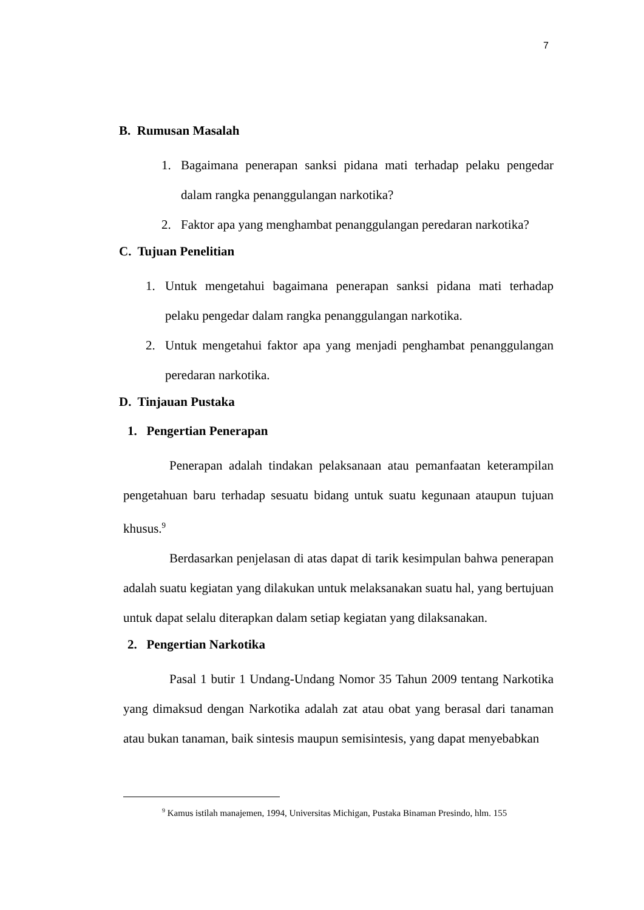7
B. Rumusan Masalah
1. Bagaimana penerapan sanksi pidana mati terhadap pelaku pengedar dalam rangka penanggulangan narkotika?
2. Faktor apa yang menghambat penanggulangan peredaran narkotika?
C. Tujuan Penelitian
1. Untuk mengetahui bagaimana penerapan sanksi pidana mati terhadap pelaku pengedar dalam rangka penanggulangan narkotika.
2. Untuk mengetahui faktor apa yang menjadi penghambat penanggulangan peredaran narkotika.
D. Tinjauan Pustaka
1. Pengertian Penerapan
Penerapan adalah tindakan pelaksanaan atau pemanfaatan keterampilan pengetahuan baru terhadap sesuatu bidang untuk suatu kegunaan ataupun tujuan khusus.<sup>9</sup>
Berdasarkan penjelasan di atas dapat di tarik kesimpulan bahwa penerapan adalah suatu kegiatan yang dilakukan untuk melaksanakan suatu hal, yang bertujuan untuk dapat selalu diterapkan dalam setiap kegiatan yang dilaksanakan.
2. Pengertian Narkotika
Pasal 1 butir 1 Undang-Undang Nomor 35 Tahun 2009 tentang Narkotika yang dimaksud dengan Narkotika adalah zat atau obat yang berasal dari tanaman atau bukan tanaman, baik sintesis maupun semisintesis, yang dapat menyebabkan
<sup>9</sup> Kamus istilah manajemen, 1994, Universitas Michigan, Pustaka Binaman Presindo, hlm. 155